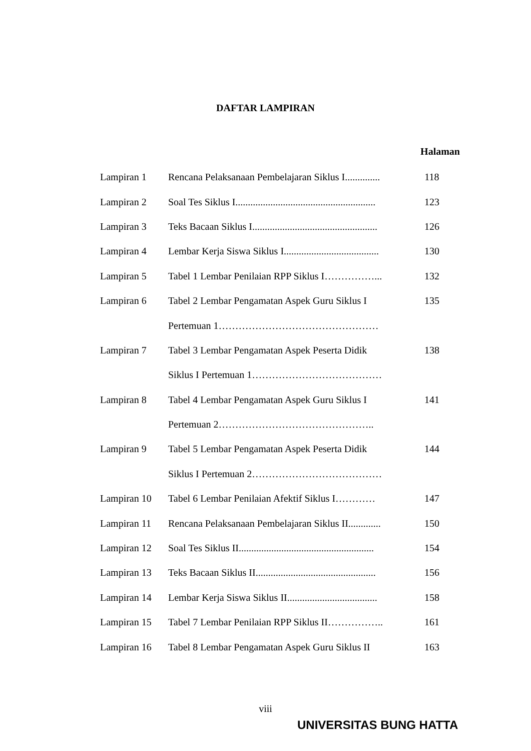DAFTAR LAMPIRAN
| | | Halaman |
| --- | --- | --- |
| Lampiran 1 | Rencana Pelaksanaan Pembelajaran Siklus I.............. | 118 |
| Lampiran 2 | Soal Tes Siklus I........................................................ | 123 |
| Lampiran 3 | Teks Bacaan Siklus I.................................................. | 126 |
| Lampiran 4 | Lembar Kerja Siswa Siklus I...................................... | 130 |
| Lampiran 5 | Tabel 1 Lembar Penilaian RPP Siklus I……………... | 132 |
| Lampiran 6 | Tabel 2 Lembar Pengamatan Aspek Guru Siklus I | 135 |
| | Pertemuan 1………………………………………… | |
| Lampiran 7 | Tabel 3 Lembar Pengamatan Aspek Peserta Didik | 138 |
| | Siklus I Pertemuan 1………………………………… | |
| Lampiran 8 | Tabel 4 Lembar Pengamatan Aspek Guru Siklus I | 141 |
| | Pertemuan 2……………………………………….. | |
| Lampiran 9 | Tabel 5 Lembar Pengamatan Aspek Peserta Didik | 144 |
| | Siklus I Pertemuan 2………………………………… | |
| Lampiran 10 | Tabel 6 Lembar Penilaian Afektif Siklus I………… | 147 |
| Lampiran 11 | Rencana Pelaksanaan Pembelajaran Siklus II............. | 150 |
| Lampiran 12 | Soal Tes Siklus II...................................................... | 154 |
| Lampiran 13 | Teks Bacaan Siklus II................................................ | 156 |
| Lampiran 14 | Lembar Kerja Siswa Siklus II.................................... | 158 |
| Lampiran 15 | Tabel 7 Lembar Penilaian RPP Siklus II…………….. | 161 |
| Lampiran 16 | Tabel 8 Lembar Pengamatan Aspek Guru Siklus II | 163 |
viii
UNIVERSITAS BUNG HATTA